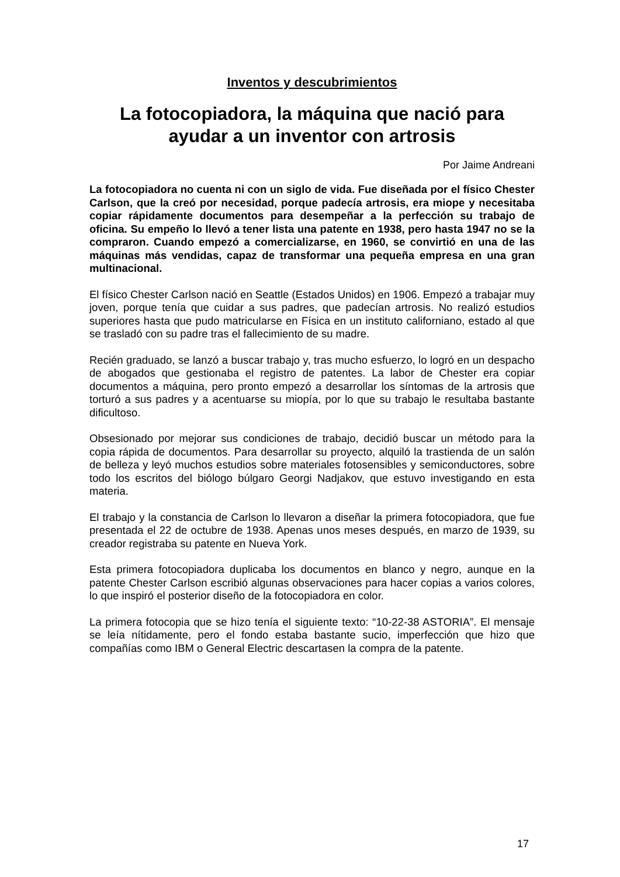Inventos y descubrimientos
La fotocopiadora, la máquina que nació para ayudar a un inventor con artrosis
Por Jaime Andreani
La fotocopiadora no cuenta ni con un siglo de vida. Fue diseñada por el físico Chester Carlson, que la creó por necesidad, porque padecía artrosis, era miope y necesitaba copiar rápidamente documentos para desempeñar a la perfección su trabajo de oficina. Su empeño lo llevó a tener lista una patente en 1938, pero hasta 1947 no se la compraron. Cuando empezó a comercializarse, en 1960, se convirtió en una de las máquinas más vendidas, capaz de transformar una pequeña empresa en una gran multinacional.
El físico Chester Carlson nació en Seattle (Estados Unidos) en 1906. Empezó a trabajar muy joven, porque tenía que cuidar a sus padres, que padecían artrosis. No realizó estudios superiores hasta que pudo matricularse en Física en un instituto californiano, estado al que se trasladó con su padre tras el fallecimiento de su madre.
Recién graduado, se lanzó a buscar trabajo y, tras mucho esfuerzo, lo logró en un despacho de abogados que gestionaba el registro de patentes. La labor de Chester era copiar documentos a máquina, pero pronto empezó a desarrollar los síntomas de la artrosis que torturó a sus padres y a acentuarse su miopía, por lo que su trabajo le resultaba bastante dificultoso.
Obsesionado por mejorar sus condiciones de trabajo, decidió buscar un método para la copia rápida de documentos. Para desarrollar su proyecto, alquiló la trastienda de un salón de belleza y leyó muchos estudios sobre materiales fotosensibles y semiconductores, sobre todo los escritos del biólogo búlgaro Georgi Nadjakov, que estuvo investigando en esta materia.
El trabajo y la constancia de Carlson lo llevaron a diseñar la primera fotocopiadora, que fue presentada el 22 de octubre de 1938. Apenas unos meses después, en marzo de 1939, su creador registraba su patente en Nueva York.
Esta primera fotocopiadora duplicaba los documentos en blanco y negro, aunque en la patente Chester Carlson escribió algunas observaciones para hacer copias a varios colores, lo que inspiró el posterior diseño de la fotocopiadora en color.
La primera fotocopia que se hizo tenía el siguiente texto: “10-22-38 ASTORIA”. El mensaje se leía nítidamente, pero el fondo estaba bastante sucio, imperfección que hizo que compañías como IBM o General Electric descartasen la compra de la patente.
17